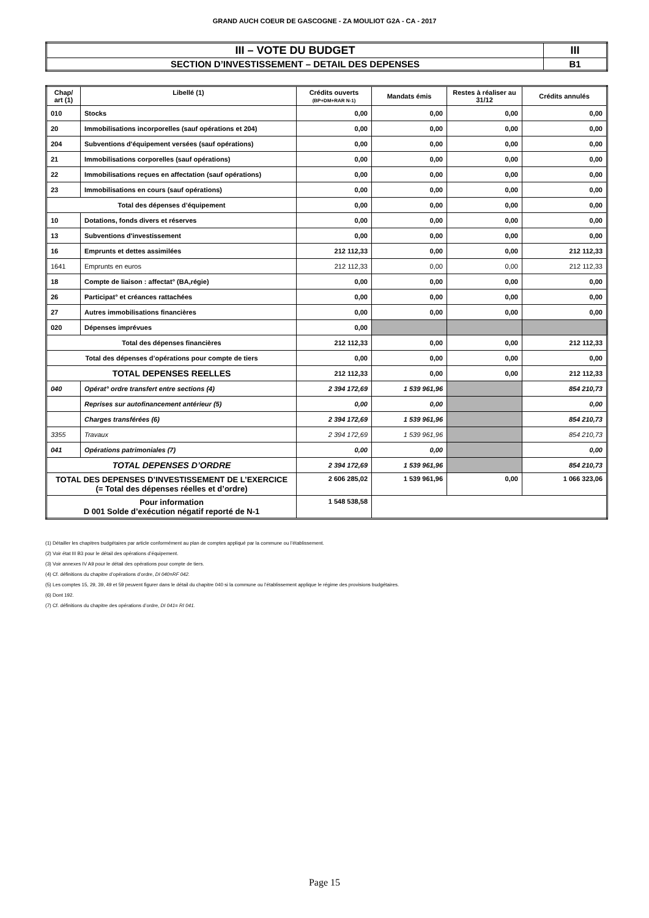GRAND AUCH COEUR DE GASCOGNE - ZA MOULIOT G2A - CA - 2017
| III – VOTE DU BUDGET | III |
| SECTION D’INVESTISSEMENT – DETAIL DES DEPENSES | B1 |
| Chap/ art (1) | Libellé (1) | Crédits ouverts (BP+DM+RAR N-1) | Mandats émis | Restes à réaliser au 31/12 | Crédits annulés |
| --- | --- | --- | --- | --- | --- |
| 010 | Stocks | 0,00 | 0,00 | 0,00 | 0,00 |
| 20 | Immobilisations incorporelles (sauf opérations et 204) | 0,00 | 0,00 | 0,00 | 0,00 |
| 204 | Subventions d'équipement versées (sauf opérations) | 0,00 | 0,00 | 0,00 | 0,00 |
| 21 | Immobilisations corporelles (sauf opérations) | 0,00 | 0,00 | 0,00 | 0,00 |
| 22 | Immobilisations reçues en affectation (sauf opérations) | 0,00 | 0,00 | 0,00 | 0,00 |
| 23 | Immobilisations en cours (sauf opérations) | 0,00 | 0,00 | 0,00 | 0,00 |
| Total des dépenses d’équipement | | 0,00 | 0,00 | 0,00 | 0,00 |
| 10 | Dotations, fonds divers et réserves | 0,00 | 0,00 | 0,00 | 0,00 |
| 13 | Subventions d'investissement | 0,00 | 0,00 | 0,00 | 0,00 |
| 16 | Emprunts et dettes assimilées | 212 112,33 | 0,00 | 0,00 | 212 112,33 |
| 1641 | Emprunts en euros | 212 112,33 | 0,00 | 0,00 | 212 112,33 |
| 18 | Compte de liaison : affectat° (BA,régie) | 0,00 | 0,00 | 0,00 | 0,00 |
| 26 | Participat° et créances rattachées | 0,00 | 0,00 | 0,00 | 0,00 |
| 27 | Autres immobilisations financières | 0,00 | 0,00 | 0,00 | 0,00 |
| 020 | Dépenses imprévues | 0,00 | | | |
| Total des dépenses financières | | 212 112,33 | 0,00 | 0,00 | 212 112,33 |
| Total des dépenses d’opérations pour compte de tiers | | 0,00 | 0,00 | 0,00 | 0,00 |
| TOTAL DEPENSES REELLES | | 212 112,33 | 0,00 | 0,00 | 212 112,33 |
| 040 | Opérat° ordre transfert entre sections (4) | 2 394 172,69 | 1 539 961,96 | | 854 210,73 |
| | Reprises sur autofinancement antérieur (5) | 0,00 | 0,00 | | 0,00 |
| | Charges transférées (6) | 2 394 172,69 | 1 539 961,96 | | 854 210,73 |
| 3355 | Travaux | 2 394 172,69 | 1 539 961,96 | | 854 210,73 |
| 041 | Opérations patrimoniales (7) | 0,00 | 0,00 | | 0,00 |
| TOTAL DEPENSES D’ORDRE | | 2 394 172,69 | 1 539 961,96 | | 854 210,73 |
| TOTAL DES DEPENSES D’INVESTISSEMENT DE L’EXERCICE (= Total des dépenses réelles et d’ordre) | | 2 606 285,02 | 1 539 961,96 | 0,00 | 1 066 323,06 |
| Pour information D 001 Solde d’exécution négatif reporté de N-1 | | 1 548 538,58 | | | |
(1) Détailler les chapitres budgétaires par article conformément au plan de comptes appliqué par la commune ou l’établissement.
(2) Voir état III B3 pour le détail des opérations d’équipement.
(3) Voir annexes IV A9 pour le détail des opérations pour compte de tiers.
(4) Cf. définitions du chapitre d’opérations d’ordre, DI 040=RF 042.
(5) Les comptes 15, 29, 39, 49 et 59 peuvent figurer dans le détail du chapitre 040 si la commune ou l’établissement applique le régime des provisions budgétaires.
(6) Dont 192.
(7) Cf. définitions du chapitre des opérations d’ordre, DI 041= RI 041.
Page 15